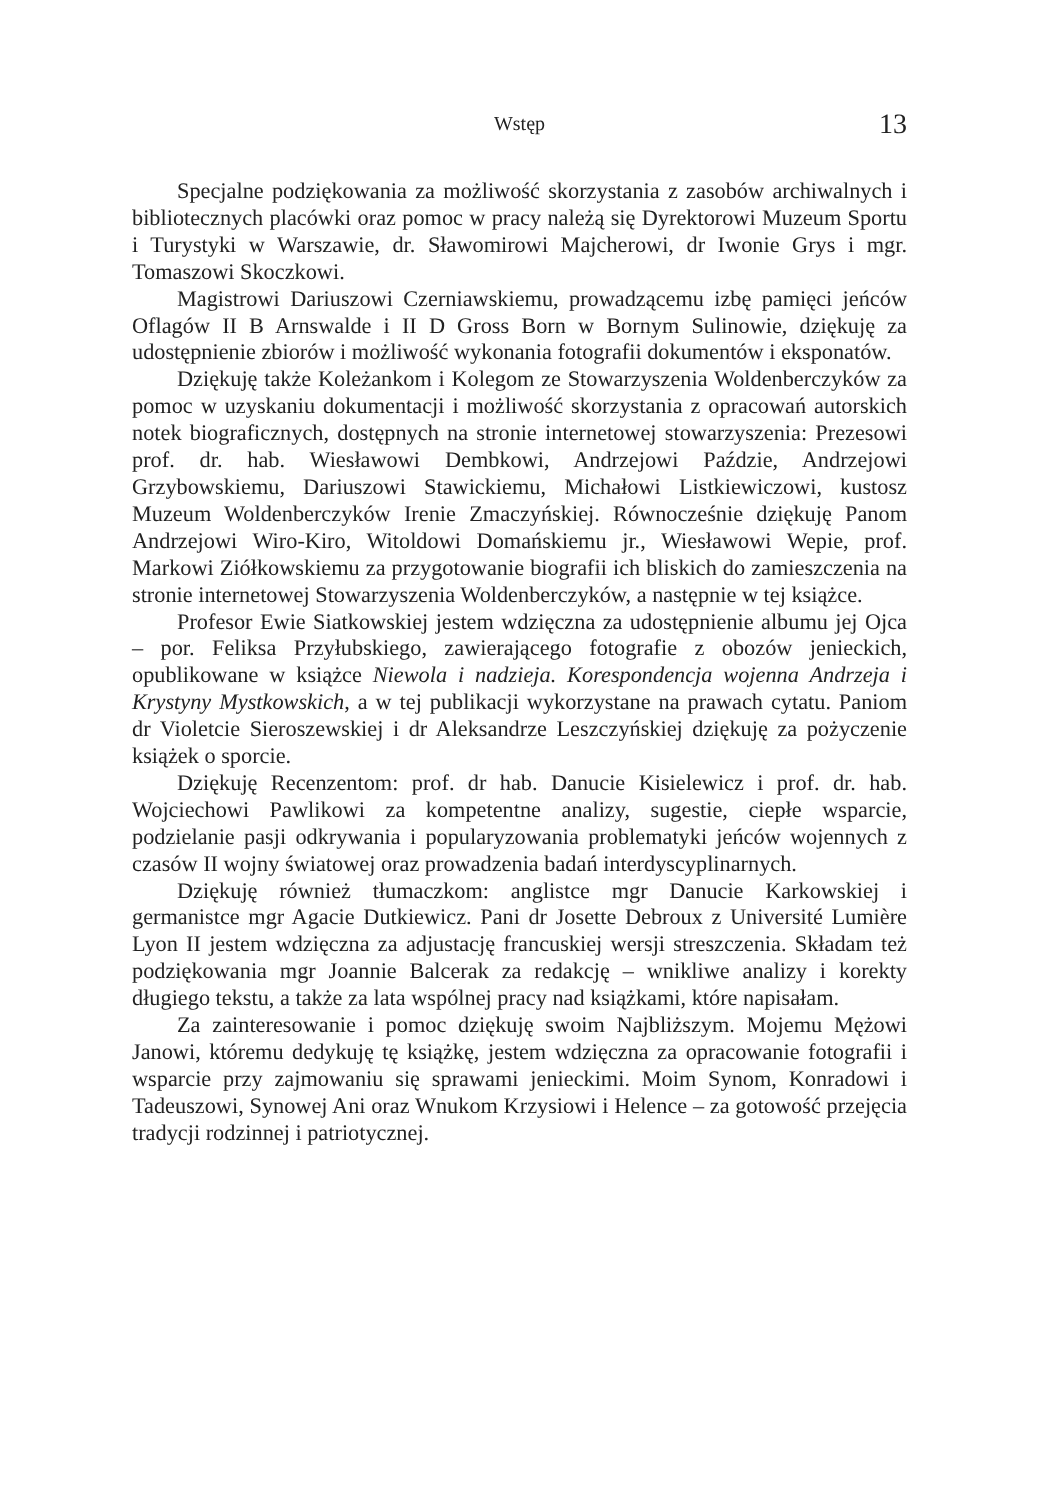Wstęp
13
Specjalne podziękowania za możliwość skorzystania z zasobów archiwalnych i bibliotecznych placówki oraz pomoc w pracy należą się Dyrektorowi Muzeum Sportu i Turystyki w Warszawie, dr. Sławomirowi Majcherowi, dr Iwonie Grys i mgr. Tomaszowi Skoczkowi.
Magistrowi Dariuszowi Czerniawskiemu, prowadzącemu izbę pamięci jeńców Oflagów II B Arnswalde i II D Gross Born w Bornym Sulinowie, dziękuję za udostępnienie zbiorów i możliwość wykonania fotografii dokumentów i eksponatów.
Dziękuję także Koleżankom i Kolegom ze Stowarzyszenia Woldenberczyków za pomoc w uzyskaniu dokumentacji i możliwość skorzystania z opracowań autorskich notek biograficznych, dostępnych na stronie internetowej stowarzyszenia: Prezesowi prof. dr. hab. Wiesławowi Dembkowi, Andrzejowi Paździe, Andrzejowi Grzybowskiemu, Dariuszowi Stawickiemu, Michałowi Listkiewiczowi, kustosz Muzeum Woldenberczyków Irenie Zmaczyńskiej. Równocześnie dziękuję Panom Andrzejowi Wiro-Kiro, Witoldowi Domańskiemu jr., Wiesławowi Wepie, prof. Markowi Ziółkowskiemu za przygotowanie biografii ich bliskich do zamieszczenia na stronie internetowej Stowarzyszenia Woldenberczyków, a następnie w tej książce.
Profesor Ewie Siatkowskiej jestem wdzięczna za udostępnienie albumu jej Ojca – por. Feliksa Przyłubskiego, zawierającego fotografie z obozów jenieckich, opublikowane w książce Niewola i nadzieja. Korespondencja wojenna Andrzeja i Krystyny Mystkowskich, a w tej publikacji wykorzystane na prawach cytatu. Paniom dr Violetcie Sieroszewskiej i dr Aleksandrze Leszczyńskiej dziękuję za pożyczenie książek o sporcie.
Dziękuję Recenzentom: prof. dr hab. Danucie Kisielewicz i prof. dr. hab. Wojciechowi Pawlikowi za kompetentne analizy, sugestie, ciepłe wsparcie, podzielanie pasji odkrywania i popularyzowania problematyki jeńców wojennych z czasów II wojny światowej oraz prowadzenia badań interdyscyplinarnych.
Dziękuję również tłumaczkom: anglistce mgr Danucie Karkowskiej i germanistce mgr Agacie Dutkiewicz. Pani dr Josette Debroux z Université Lumière Lyon II jestem wdzięczna za adjustację francuskiej wersji streszczenia. Składam też podziękowania mgr Joannie Balcerak za redakcję – wnikliwe analizy i korekty długiego tekstu, a także za lata wspólnej pracy nad książkami, które napisałam.
Za zainteresowanie i pomoc dziękuję swoim Najbliższym. Mojemu Mężowi Janowi, któremu dedykuję tę książkę, jestem wdzięczna za opracowanie fotografii i wsparcie przy zajmowaniu się sprawami jenieckimi. Moim Synom, Konradowi i Tadeuszowi, Synowej Ani oraz Wnukom Krzysiowi i Helence – za gotowość przejęcia tradycji rodzinnej i patriotycznej.